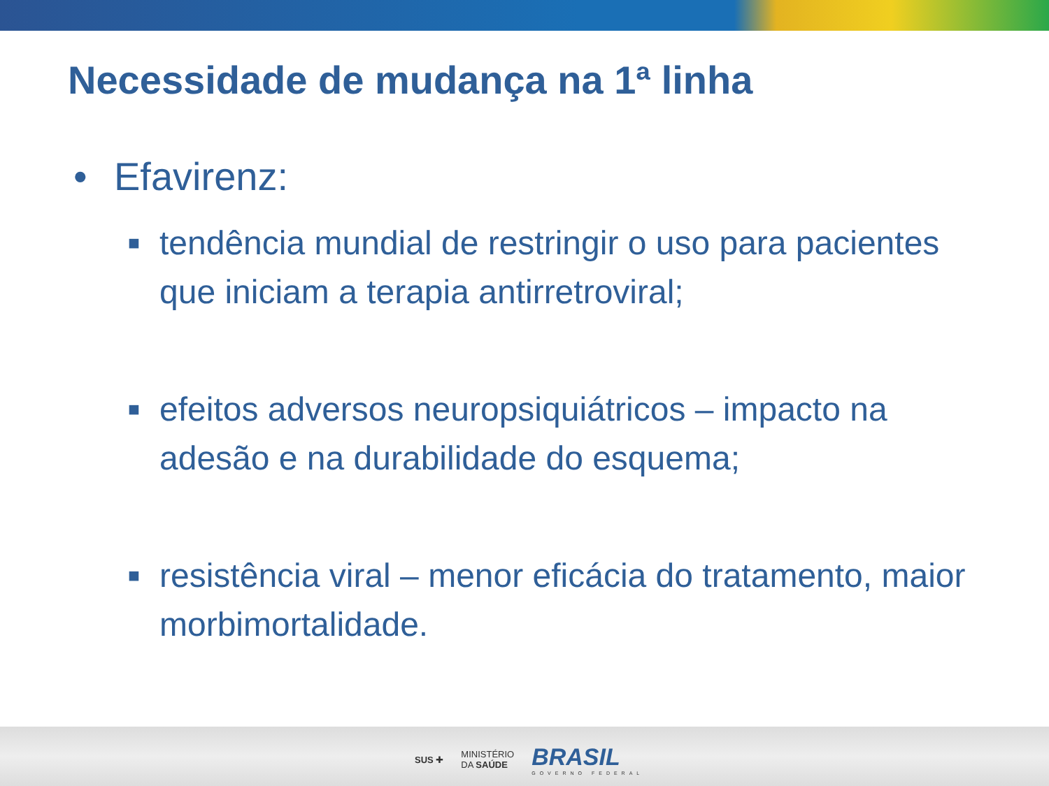Necessidade de mudança na 1ª linha
• Efavirenz:
■
tendência mundial de restringir o uso para pacientes que iniciam a terapia antirretroviral;
■
efeitos adversos neuropsiquiátricos – impacto na adesão e na durabilidade do esquema;
■
resistência viral – menor eficácia do tratamento, maior morbimortalidade.
SUS ✚
MINISTÉRIO
DA SAÚDE
BRASIL
GOVERNO FEDERAL